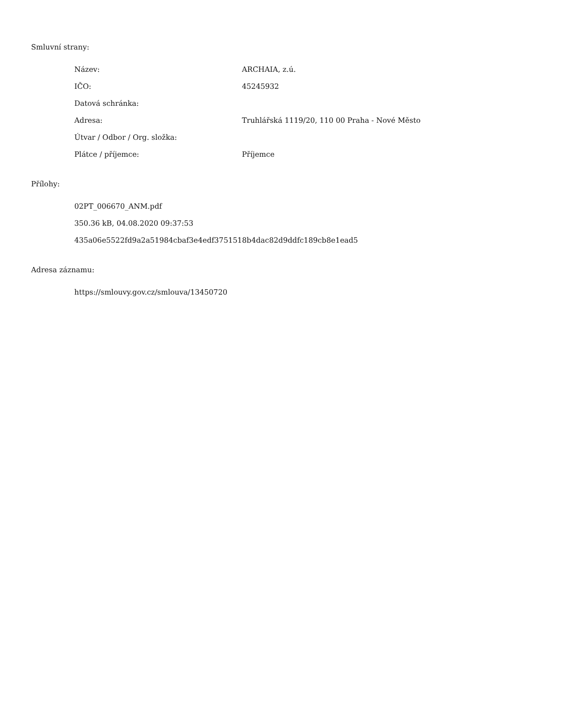Smluvní strany:
| Název: | ARCHAIA, z.ú. |
| IČO: | 45245932 |
| Datová schránka: | |
| Adresa: | Truhlářská 1119/20, 110 00 Praha - Nové Město |
| Útvar / Odbor / Org. složka: | |
| Plátce / příjemce: | Příjemce |
Přílohy:
02PT_006670_ANM.pdf
350.36 kB, 04.08.2020 09:37:53
435a06e5522fd9a2a51984cbaf3e4edf3751518b4dac82d9ddfc189cb8e1ead5
Adresa záznamu:
https://smlouvy.gov.cz/smlouva/13450720